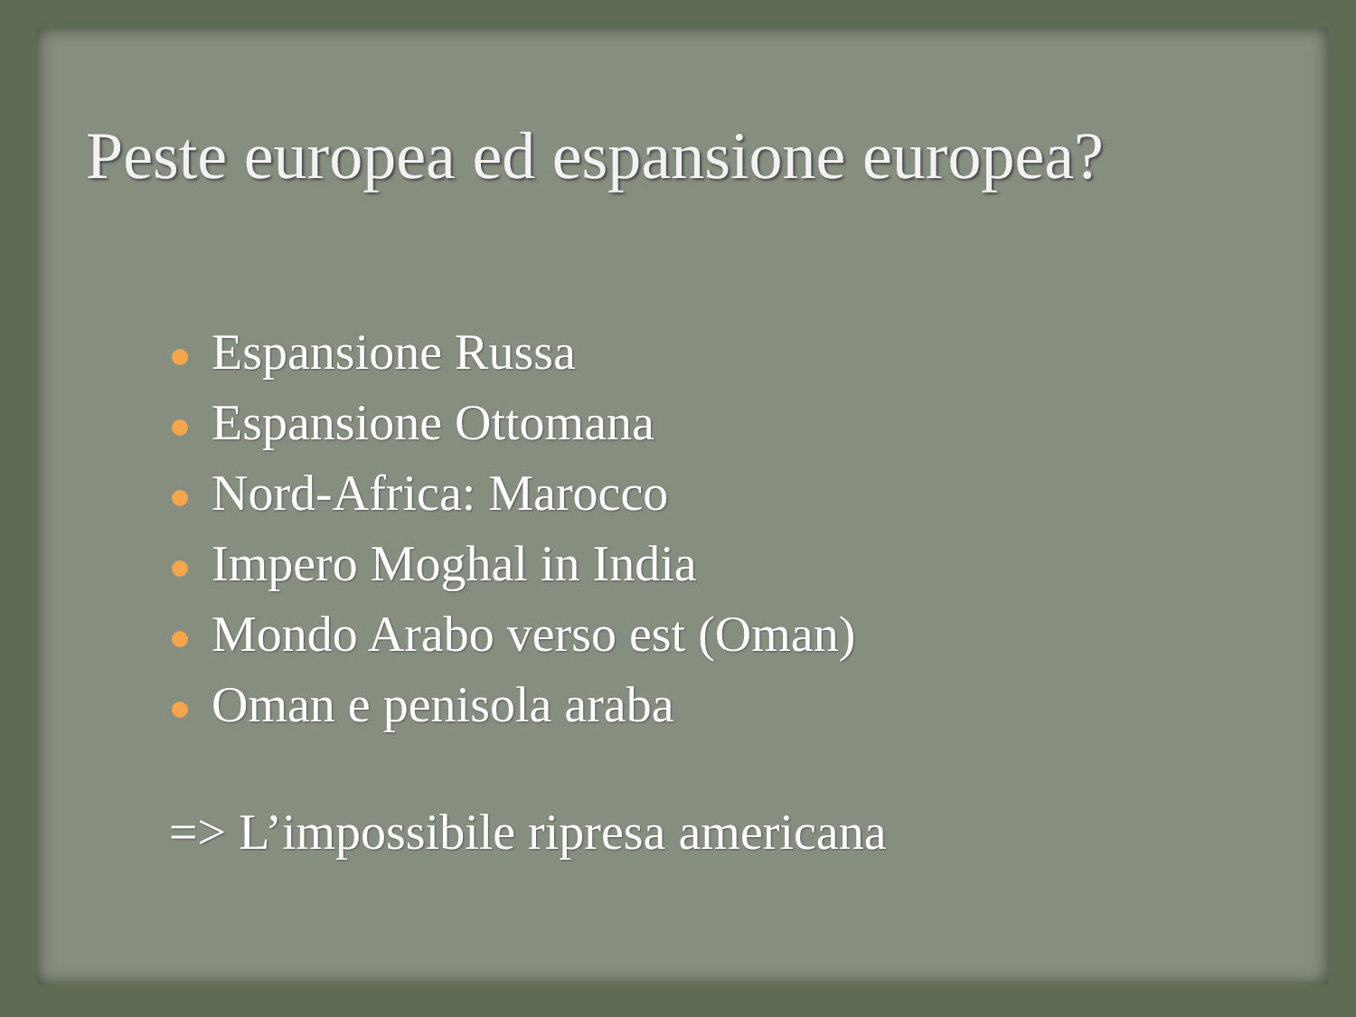Peste europea ed espansione europea?
Espansione Russa
Espansione Ottomana
Nord-Africa: Marocco
Impero Moghal in India
Mondo Arabo verso est (Oman)
Oman e penisola araba
=> L’impossibile ripresa americana